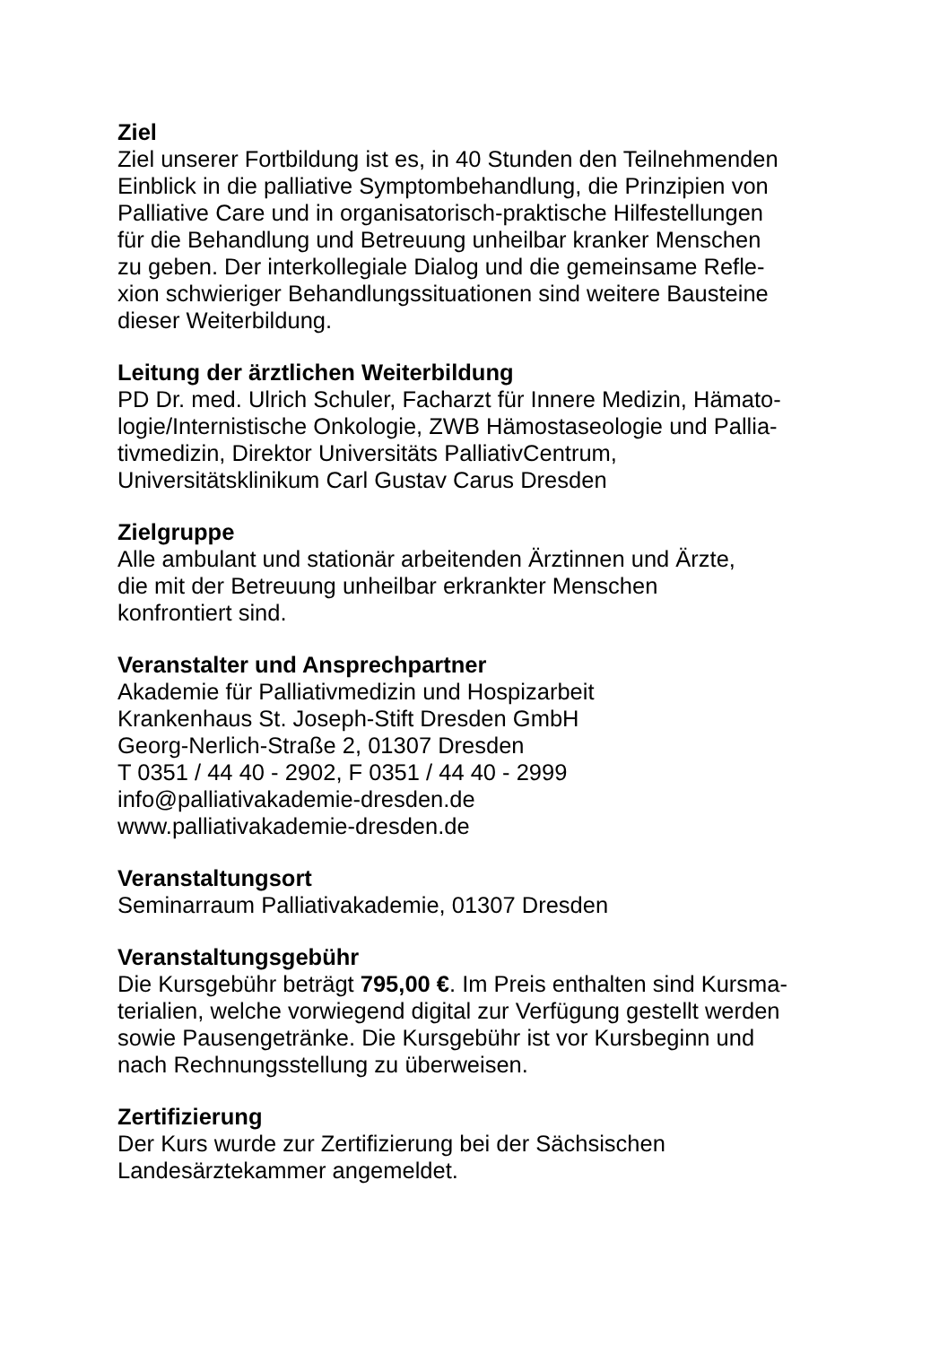Ziel
Ziel unserer Fortbildung ist es, in 40 Stunden den Teilnehmenden
Einblick in die palliative Symptombehandlung, die Prinzipien von
Palliative Care und in organisatorisch-praktische Hilfestellungen
für die Behandlung und Betreuung unheilbar kranker Menschen
zu geben. Der interkollegiale Dialog und die gemeinsame Refle-
xion schwieriger Behandlungssituationen sind weitere Bausteine
dieser Weiterbildung.
Leitung der ärztlichen Weiterbildung
PD Dr. med. Ulrich Schuler, Facharzt für Innere Medizin, Hämato-
logie/Internistische Onkologie, ZWB Hämostaseologie und Pallia-
tivmedizin, Direktor Universitäts PalliativCentrum,
Universitätsklinikum Carl Gustav Carus Dresden
Zielgruppe
Alle ambulant und stationär arbeitenden Ärztinnen und Ärzte,
die mit der Betreuung unheilbar erkrankter Menschen
konfrontiert sind.
Veranstalter und Ansprechpartner
Akademie für Palliativmedizin und Hospizarbeit
Krankenhaus St. Joseph-Stift Dresden GmbH
Georg-Nerlich-Straße 2, 01307 Dresden
T 0351 / 44 40 - 2902, F 0351 / 44 40 - 2999
info@palliativakademie-dresden.de
www.palliativakademie-dresden.de
Veranstaltungsort
Seminarraum Palliativakademie, 01307 Dresden
Veranstaltungsgebühr
Die Kursgebühr beträgt 795,00 €. Im Preis enthalten sind Kursma-
terialien, welche vorwiegend digital zur Verfügung gestellt werden
sowie Pausengetränke. Die Kursgebühr ist vor Kursbeginn und
nach Rechnungsstellung zu überweisen.
Zertifizierung
Der Kurs wurde zur Zertifizierung bei der Sächsischen
Landesärztekammer angemeldet.